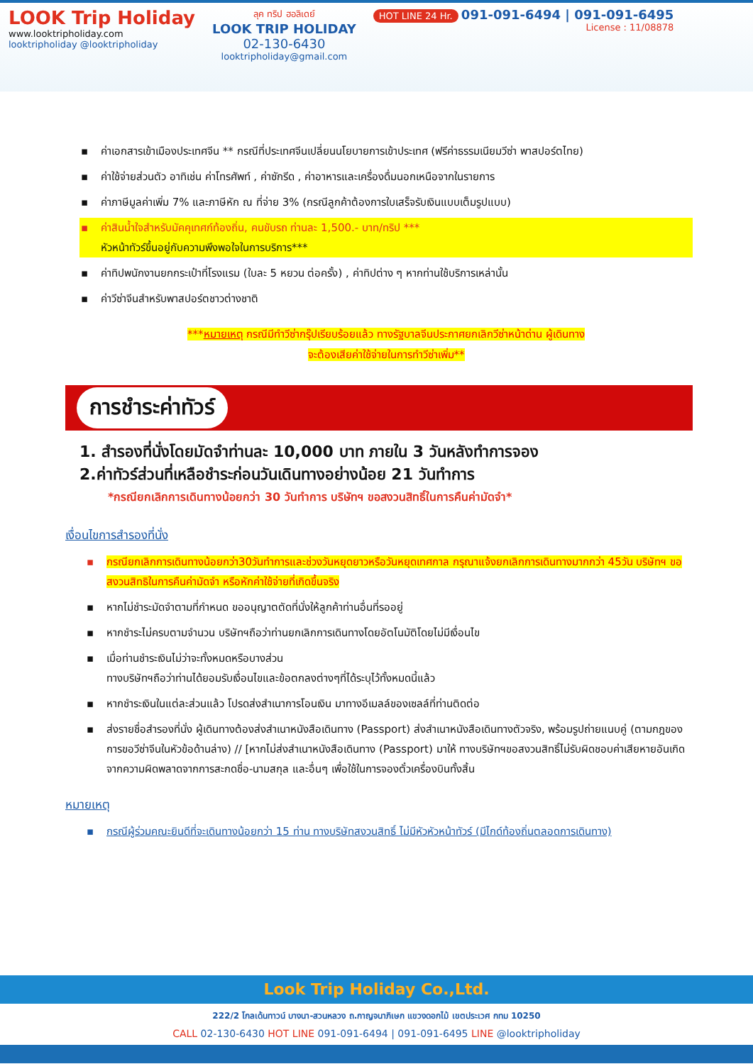LOOK Trip Holiday
www.looktripholiday.com
looktripholiday @looktripholiday
ลุค ทริป ฮอลิเดย์
LOOK TRIP HOLIDAY
02-130-6430
looktripholiday@gmail.com
HOT LINE 24 Hr. 091-091-6494 | 091-091-6495
License : 11/08878
▪ ค่าเอกสารเข้าเมืองประเทศจีน ** กรณีที่ประเทศจีนเปลี่ยนนโยบายการเข้าประเทศ (ฟรีค่าธรรมเนียมวีซ่า พาสปอร์ตไทย)
▪ ค่าใช้จ่ายส่วนตัว อาทิเช่น ค่าโทรศัพท์ , ค่าซักรีด , ค่าอาหารและเครื่องดื่มนอกเหนือจากในรายการ
▪ ค่าภาษีมูลค่าเพิ่ม 7% และภาษีหัก ณ ที่จ่าย 3% (กรณีลูกค้าต้องการใบเสร็จรับเงินแบบเต็มรูปแบบ)
▪ ค่าสินน้ำใจสำหรับมัคคุเทศก์ท้องถิ่น, คนขับรถ ท่านละ 1,500.- บาท/ทริป ***
หัวหน้าทัวร์ขึ้นอยู่กับความพึงพอใจในการบริการ***
▪ ค่าทิปพนักงานยกกระเป๋าที่โรงแรม (ใบละ 5 หยวน ต่อครั้ง) , ค่าทิปต่าง ๆ หากท่านใช้บริการเหล่านั้น
▪ ค่าวีซ่าจีนสำหรับพาสปอร์ตชาวต่างชาติ
***หมายเหตุ กรณีมีทำวีซ่ากรุ๊ปเรียบร้อยแล้ว ทางรัฐบาลจีนประกาศยกเลิกวีซ่าหน้าด่าน ผู้เดินทาง
จะต้องเสียค่าใช้จ่ายในการทำวีซ่าเพิ่ม**
การชำระค่าทัวร์
1. สำรองที่นั่งโดยมัดจำท่านละ 10,000 บาท ภายใน 3 วันหลังทำการจอง
2.ค่าทัวร์ส่วนที่เหลือชำระก่อนวันเดินทางอย่างน้อย 21 วันทำการ
*กรณียกเลิกการเดินทางน้อยกว่า 30 วันทำการ บริษัทฯ ขอสงวนสิทธิ์ในการคืนค่ามัดจำ*
เงื่อนไขการสำรองที่นั่ง
▪ กรณียกเลิกการเดินทางน้อยกว่า30วันทำการและช่วงวันหยุดยาวหรือวันหยุดเทศกาล กรุณาแจ้งยกเลิกการเดินทางมากกว่า 45วัน บริษัทฯ ขอสงวนสิทธิในการคืนค่ามัดจำ หรือหักค่าใช้จ่ายที่เกิดขึ้นจริง
▪ หากไม่ชำระมัดจำตามที่กำหนด ขออนุญาตตัดที่นั่งให้ลูกค้าท่านอื่นที่รออยู่
▪ หากชำระไม่ครบตามจำนวน บริษัทฯถือว่าท่านยกเลิกการเดินทางโดยอัตโนมัติโดยไม่มีเงื่อนไข
▪ เมื่อท่านชำระเงินไม่ว่าจะทั้งหมดหรือบางส่วน
ทางบริษัทฯถือว่าท่านได้ยอมรับเงื่อนไขและข้อตกลงต่างๆที่ได้ระบุไว้ทั้งหมดนี้แล้ว
▪ หากชำระเงินในแต่ละส่วนแล้ว โปรดส่งสำเนาการโอนเงิน มาทางอีเมลล์ของเซลล์ที่ท่านติดต่อ
▪ ส่งรายชื่อสำรองที่นั่ง ผู้เดินทางต้องส่งสำเนาหนังสือเดินทาง (Passport) ส่งสำเนาหนังสือเดินทางตัวจริง, พร้อมรูปถ่ายแนบคู่ (ตามกฎของการขอวีซ่าจีนในหัวข้อด้านล่าง) // [หากไม่ส่งสำเนาหนังสือเดินทาง (Passport) มาให้ ทางบริษัทฯขอสงวนสิทธิ์ไม่รับผิดชอบค่าเสียหายอันเกิดจากความผิดพลาดจากการสะกดชื่อ-นามสกุล และอื่นๆ เพื่อใช้ในการจองตั๋วเครื่องบินทั้งสิ้น
หมายเหตุ
▪ กรณีผู้ร่วมคณะยินดีที่จะเดินทางน้อยกว่า 15 ท่าน ทางบริษัทสงวนสิทธิ์ ไม่มีหัวหัวหน้าทัวร์ (มีไกด์ท้องถิ่นตลอดการเดินทาง)
Look Trip Holiday Co.,Ltd.
222/2 โกลเด้นทาวน์ บางนา-สวนหลวง ถ.กาญจนาภิเษก แขวงดอกไม้ เขตประเวศ กทม 10250
CALL 02-130-6430 HOT LINE 091-091-6494 | 091-091-6495 LINE @looktripholiday